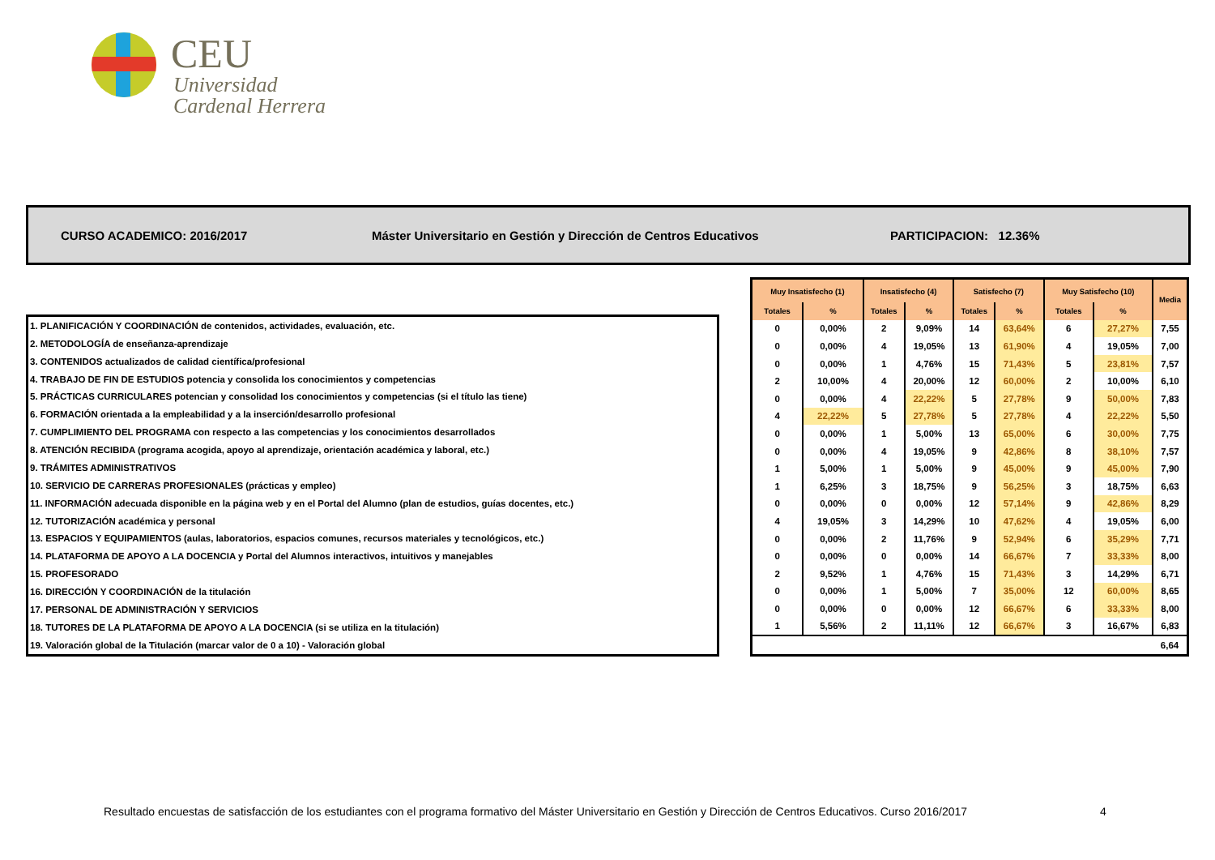CEU
Universidad
Cardenal Herrera
CURSO ACADEMICO: 2016/2017 Máster Universitario en Gestión y Dirección de Centros Educativos PARTICIPACION: 12.36%
| 1. PLANIFICACIÓN Y COORDINACIÓN de contenidos, actividades, evaluación, etc. |
| 2. METODOLOGÍA de enseñanza-aprendizaje |
| 3. CONTENIDOS actualizados de calidad científica/profesional |
| 4. TRABAJO DE FIN DE ESTUDIOS potencia y consolida los conocimientos y competencias |
| 5. PRÁCTICAS CURRICULARES potencian y consolidad los conocimientos y competencias (si el título las tiene) |
| 6. FORMACIÓN orientada a la empleabilidad y a la inserción/desarrollo profesional |
| 7. CUMPLIMIENTO DEL PROGRAMA con respecto a las competencias y los conocimientos desarrollados |
| 8. ATENCIÓN RECIBIDA (programa acogida, apoyo al aprendizaje, orientación académica y laboral, etc.) |
| 9. TRÁMITES ADMINISTRATIVOS |
| 10. SERVICIO DE CARRERAS PROFESIONALES (prácticas y empleo) |
| 11. INFORMACIÓN adecuada disponible en la página web y en el Portal del Alumno (plan de estudios, guías docentes, etc.) |
| 12. TUTORIZACIÓN académica y personal |
| 13. ESPACIOS Y EQUIPAMIENTOS (aulas, laboratorios, espacios comunes, recursos materiales y tecnológicos, etc.) |
| 14. PLATAFORMA DE APOYO A LA DOCENCIA y Portal del Alumnos interactivos, intuitivos y manejables |
| 15. PROFESORADO |
| 16. DIRECCIÓN Y COORDINACIÓN de la titulación |
| 17. PERSONAL DE ADMINISTRACIÓN Y SERVICIOS |
| 18. TUTORES DE LA PLATAFORMA DE APOYO A LA DOCENCIA (si se utiliza en la titulación) |
| 19. Valoración global de la Titulación (marcar valor de 0 a 10) - Valoración global |
| Muy Insatisfecho (1) | | Insatisfecho (4) | | Satisfecho (7) | | Muy Satisfecho (10) | | Media |
| --- | --- | --- | --- | --- | --- | --- | --- | --- |
| Totales | % | Totales | % | Totales | % | Totales | % | |
| 0 | 0,00% | 2 | 9,09% | 14 | 63,64% | 6 | 27,27% | 7,55 |
| 0 | 0,00% | 4 | 19,05% | 13 | 61,90% | 4 | 19,05% | 7,00 |
| 0 | 0,00% | 1 | 4,76% | 15 | 71,43% | 5 | 23,81% | 7,57 |
| 2 | 10,00% | 4 | 20,00% | 12 | 60,00% | 2 | 10,00% | 6,10 |
| 0 | 0,00% | 4 | 22,22% | 5 | 27,78% | 9 | 50,00% | 7,83 |
| 4 | 22,22% | 5 | 27,78% | 5 | 27,78% | 4 | 22,22% | 5,50 |
| 0 | 0,00% | 1 | 5,00% | 13 | 65,00% | 6 | 30,00% | 7,75 |
| 0 | 0,00% | 4 | 19,05% | 9 | 42,86% | 8 | 38,10% | 7,57 |
| 1 | 5,00% | 1 | 5,00% | 9 | 45,00% | 9 | 45,00% | 7,90 |
| 1 | 6,25% | 3 | 18,75% | 9 | 56,25% | 3 | 18,75% | 6,63 |
| 0 | 0,00% | 0 | 0,00% | 12 | 57,14% | 9 | 42,86% | 8,29 |
| 4 | 19,05% | 3 | 14,29% | 10 | 47,62% | 4 | 19,05% | 6,00 |
| 0 | 0,00% | 2 | 11,76% | 9 | 52,94% | 6 | 35,29% | 7,71 |
| 0 | 0,00% | 0 | 0,00% | 14 | 66,67% | 7 | 33,33% | 8,00 |
| 2 | 9,52% | 1 | 4,76% | 15 | 71,43% | 3 | 14,29% | 6,71 |
| 0 | 0,00% | 1 | 5,00% | 7 | 35,00% | 12 | 60,00% | 8,65 |
| 0 | 0,00% | 0 | 0,00% | 12 | 66,67% | 6 | 33,33% | 8,00 |
| 1 | 5,56% | 2 | 11,11% | 12 | 66,67% | 3 | 16,67% | 6,83 |
| | | | | | | | | 6,64 |
Resultado encuestas de satisfacción de los estudiantes con el programa formativo del Máster Universitario en Gestión y Dirección de Centros Educativos. Curso 2016/2017
4